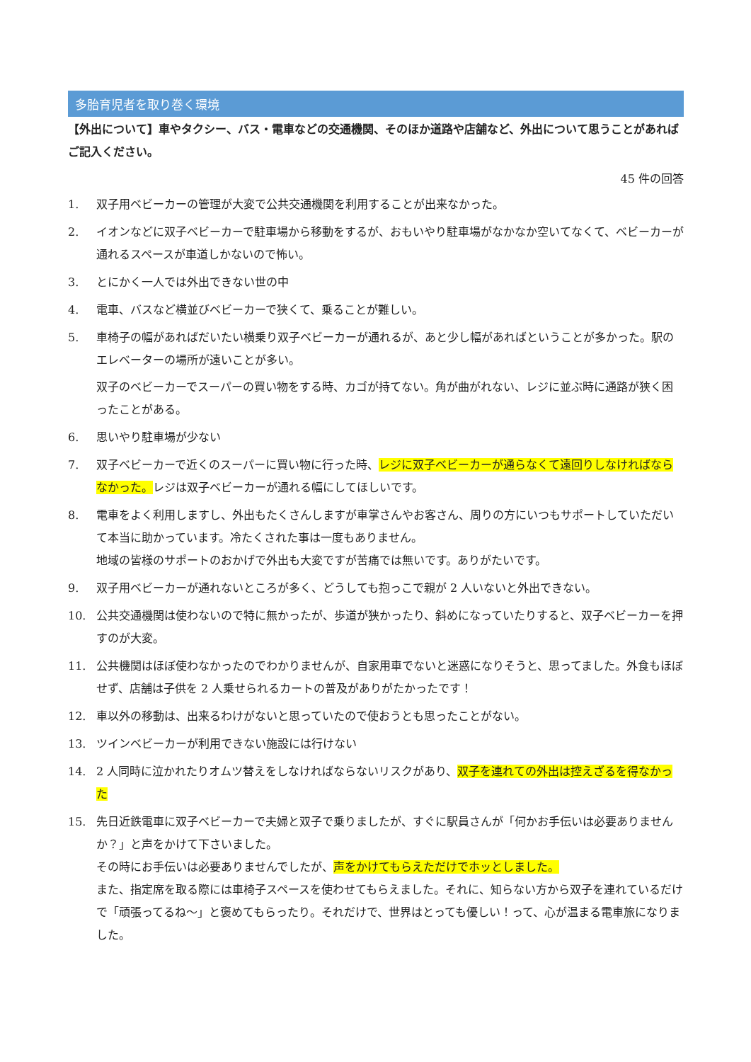多胎育児者を取り巻く環境
【外出について】車やタクシー、バス・電車などの交通機関、そのほか道路や店舗など、外出について思うことがあればご記入ください。
45 件の回答
1. 双子用ベビーカーの管理が大変で公共交通機関を利用することが出来なかった。
2. イオンなどに双子ベビーカーで駐車場から移動をするが、おもいやり駐車場がなかなか空いてなくて、ベビーカーが通れるスペースが車道しかないので怖い。
3. とにかく一人では外出できない世の中
4. 電車、バスなど横並びベビーカーで狭くて、乗ることが難しい。
5. 車椅子の幅があればだいたい横乗り双子ベビーカーが通れるが、あと少し幅があればということが多かった。駅のエレベーターの場所が遠いことが多い。
双子のベビーカーでスーパーの買い物をする時、カゴが持てない。角が曲がれない、レジに並ぶ時に通路が狭く困ったことがある。
6. 思いやり駐車場が少ない
7. 双子ベビーカーで近くのスーパーに買い物に行った時、レジに双子ベビーカーが通らなくて遠回りしなければならなかった。レジは双子ベビーカーが通れる幅にしてほしいです。
8. 電車をよく利用しますし、外出もたくさんしますが車掌さんやお客さん、周りの方にいつもサポートしていただいて本当に助かっています。冷たくされた事は一度もありません。
地域の皆様のサポートのおかげで外出も大変ですが苦痛では無いです。ありがたいです。
9. 双子用ベビーカーが通れないところが多く、どうしても抱っこで親が 2 人いないと外出できない。
10. 公共交通機関は使わないので特に無かったが、歩道が狭かったり、斜めになっていたりすると、双子ベビーカーを押すのが大変。
11. 公共機関はほぼ使わなかったのでわかりませんが、自家用車でないと迷惑になりそうと、思ってました。外食もほぼせず、店舗は子供を 2 人乗せられるカートの普及がありがたかったです！
12. 車以外の移動は、出来るわけがないと思っていたので使おうとも思ったことがない。
13. ツインベビーカーが利用できない施設には行けない
14. 2 人同時に泣かれたりオムツ替えをしなければならないリスクがあり、双子を連れての外出は控えざるを得なかった
15. 先日近鉄電車に双子ベビーカーで夫婦と双子で乗りましたが、すぐに駅員さんが「何かお手伝いは必要ありませんか？」と声をかけて下さいました。
その時にお手伝いは必要ありませんでしたが、声をかけてもらえただけでホッとしました。
また、指定席を取る際には車椅子スペースを使わせてもらえました。それに、知らない方から双子を連れているだけで「頑張ってるね～」と褒めてもらったり。それだけで、世界はとっても優しい！って、心が温まる電車旅になりました。